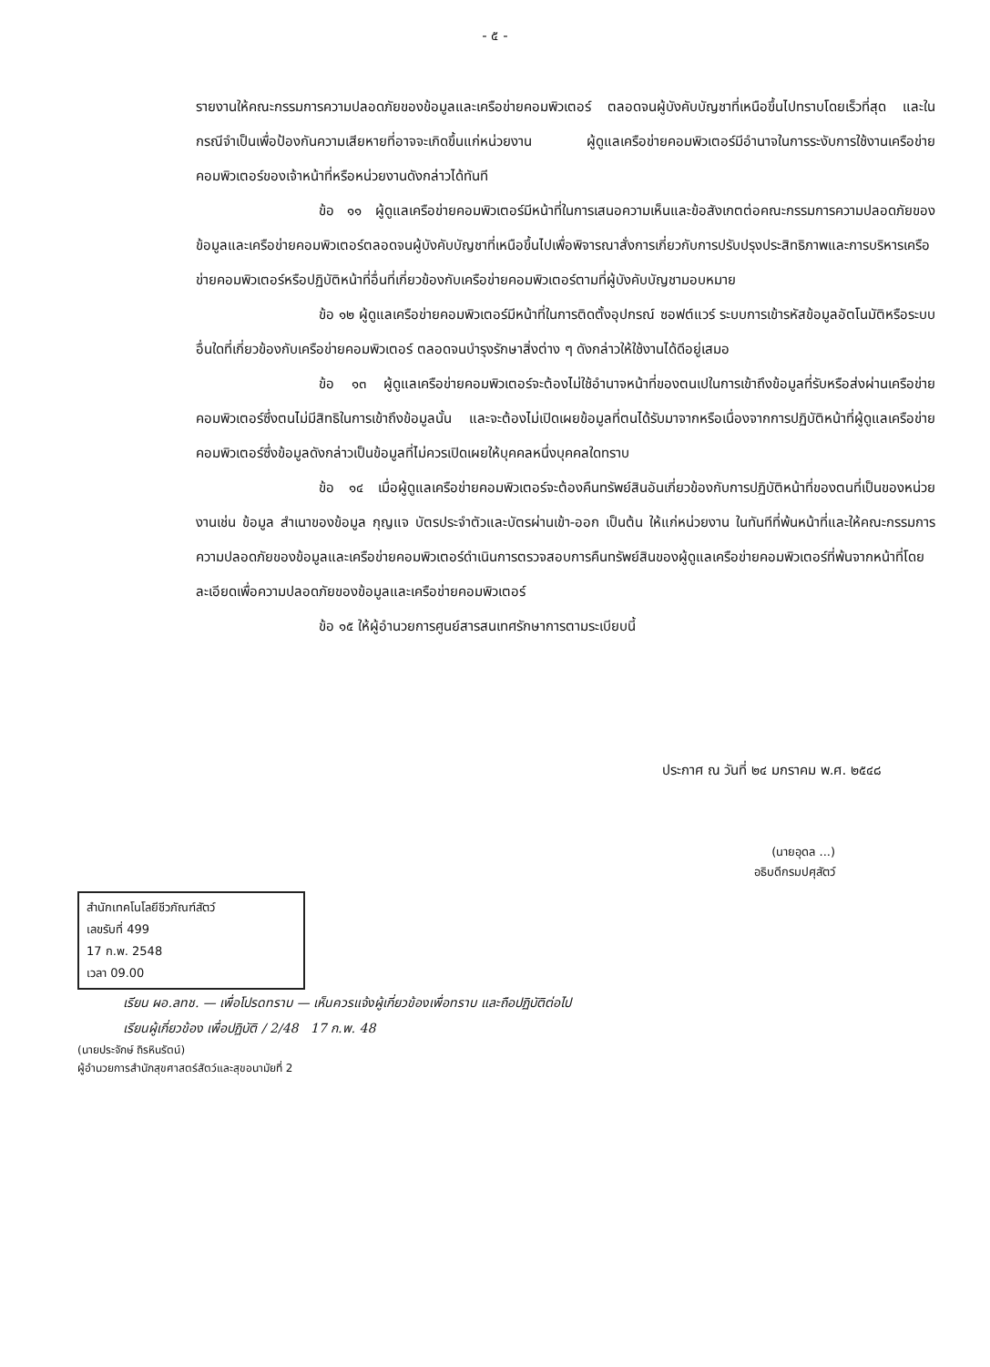- ๕ -
รายงานให้คณะกรรมการความปลอดภัยของข้อมูลและเครือข่ายคอมพิวเตอร์ ตลอดจนผู้บังคับบัญชาที่เหนือขึ้นไปทราบโดยเร็วที่สุด และในกรณีจำเป็นเพื่อป้องกันความเสียหายที่อาจจะเกิดขึ้นแก่หน่วยงาน ผู้ดูแลเครือข่ายคอมพิวเตอร์มีอำนาจในการระงับการใช้งานเครือข่ายคอมพิวเตอร์ของเจ้าหน้าที่หรือหน่วยงานดังกล่าวได้ทันที
ข้อ ๑๑ ผู้ดูแลเครือข่ายคอมพิวเตอร์มีหน้าที่ในการเสนอความเห็นและข้อสังเกตต่อคณะกรรมการความปลอดภัยของข้อมูลและเครือข่ายคอมพิวเตอร์ตลอดจนผู้บังคับบัญชาที่เหนือขึ้นไปเพื่อพิจารณาสั่งการเกี่ยวกับการปรับปรุงประสิทธิภาพและการบริหารเครือข่ายคอมพิวเตอร์หรือปฏิบัติหน้าที่อื่นที่เกี่ยวข้องกับเครือข่ายคอมพิวเตอร์ตามที่ผู้บังคับบัญชามอบหมาย
ข้อ ๑๒ ผู้ดูแลเครือข่ายคอมพิวเตอร์มีหน้าที่ในการติดตั้งอุปกรณ์ ซอฟต์แวร์ ระบบการเข้ารหัสข้อมูลอัตโนมัติหรือระบบอื่นใดที่เกี่ยวข้องกับเครือข่ายคอมพิวเตอร์ ตลอดจนบำรุงรักษาสิ่งต่าง ๆ ดังกล่าวให้ใช้งานได้ดีอยู่เสมอ
ข้อ ๑๓ ผู้ดูแลเครือข่ายคอมพิวเตอร์จะต้องไม่ใช้อำนาจหน้าที่ของตนเปในการเข้าถึงข้อมูลที่รับหรือส่งผ่านเครือข่ายคอมพิวเตอร์ซึ่งตนไม่มีสิทธิในการเข้าถึงข้อมูลนั้น และจะต้องไม่เปิดเผยข้อมูลที่ตนได้รับมาจากหรือเนื่องจากการปฏิบัติหน้าที่ผู้ดูแลเครือข่ายคอมพิวเตอร์ซึ่งข้อมูลดังกล่าวเป็นข้อมูลที่ไม่ควรเปิดเผยให้บุคคลหนึ่งบุคคลใดทราบ
ข้อ ๑๔ เมื่อผู้ดูแลเครือข่ายคอมพิวเตอร์จะต้องคืนทรัพย์สินอันเกี่ยวข้องกับการปฏิบัติหน้าที่ของตนที่เป็นของหน่วยงานเช่น ข้อมูล สำเนาของข้อมูล กุญแจ บัตรประจำตัวและบัตรผ่านเข้า-ออก เป็นต้น ให้แก่หน่วยงาน ในทันทีที่พ้นหน้าที่และให้คณะกรรมการความปลอดภัยของข้อมูลและเครือข่ายคอมพิวเตอร์ดำเนินการตรวจสอบการคืนทรัพย์สินของผู้ดูแลเครือข่ายคอมพิวเตอร์ที่พ้นจากหน้าที่โดยละเอียดเพื่อความปลอดภัยของข้อมูลและเครือข่ายคอมพิวเตอร์
ข้อ ๑๕ ให้ผู้อำนวยการศูนย์สารสนเทศรักษาการตามระเบียบนี้
ประกาศ ณ วันที่ ๒๔ มกราคม พ.ศ. ๒๕๔๘
(นายอุดล ...)
อธิบดีกรมปศุสัตว์
สำนักเทคโนโลยีชีวภัณฑ์สัตว์
เลขรับที่ 499
17 ก.พ. 2548
เวลา 09.00
เรียน ผอ.ลทช. — เพื่อโปรดทราบ — เห็นควรแจ้งผู้เกี่ยวข้องเพื่อทราบ และถือปฏิบัติต่อไป
เรียนผู้เกี่ยวข้อง เพื่อปฏิบัติ / 2/48 17 ก.พ. 48
(นายประจักษ์ ถิรหินรัตน์)
ผู้อำนวยการสำนักสุขศาสตร์สัตว์และสุขอนามัยที่ 2